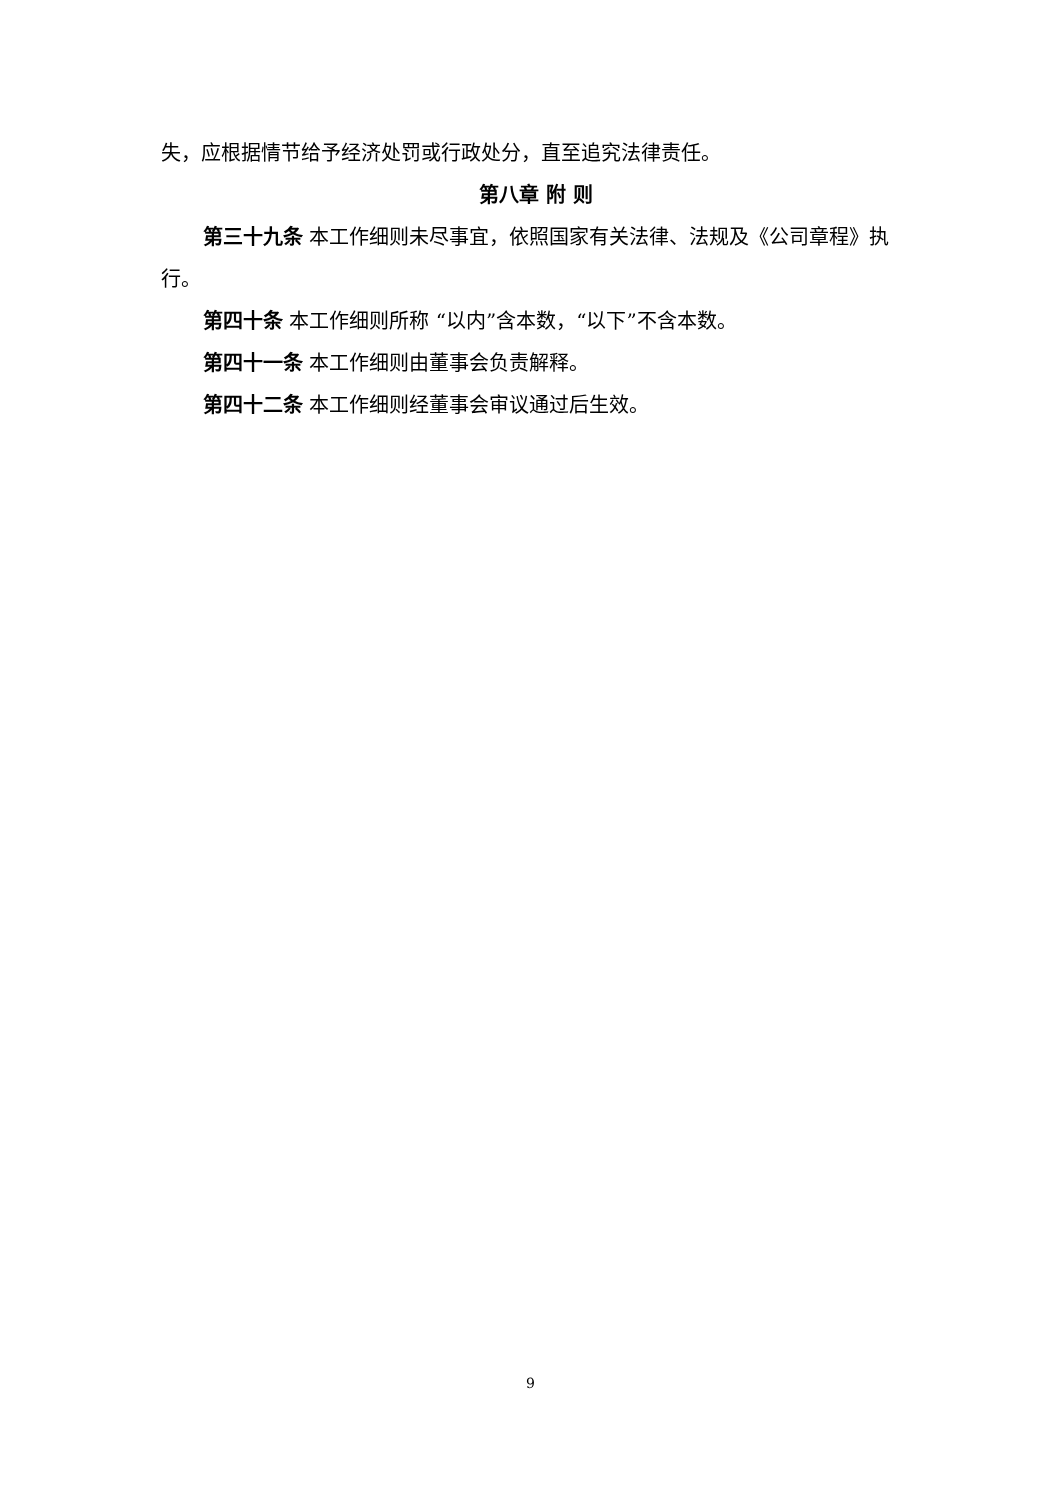失，应根据情节给予经济处罚或行政处分，直至追究法律责任。
第八章 附 则
第三十九条 本工作细则未尽事宜，依照国家有关法律、法规及《公司章程》执行。
第四十条 本工作细则所称 “以内”含本数，“以下”不含本数。
第四十一条 本工作细则由董事会负责解释。
第四十二条 本工作细则经董事会审议通过后生效。
9